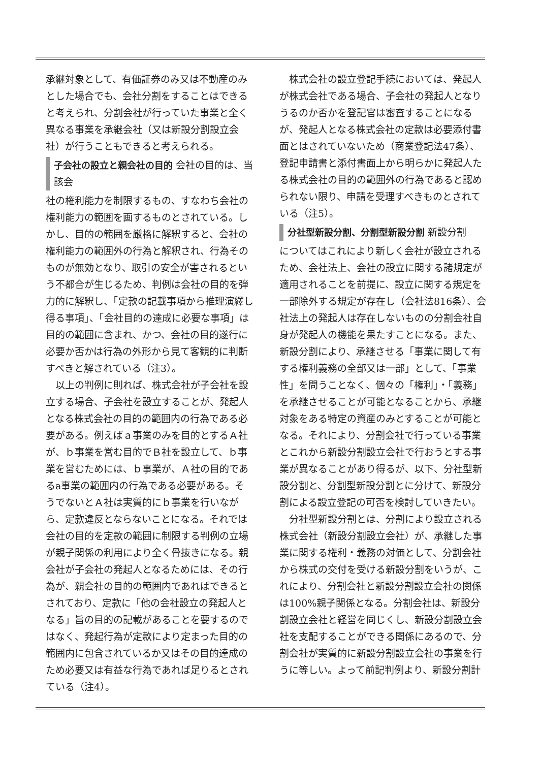承継対象として、有価証券のみ又は不動産のみとした場合でも、会社分割をすることはできると考えられ、分割会社が行っていた事業と全く異なる事業を承継会社（又は新設分割設立会社）が行うこともできると考えられる。
子会社の設立と親会社の目的 会社の目的は、当該会
社の権利能力を制限するもの、すなわち会社の権利能力の範囲を画するものとされている。しかし、目的の範囲を厳格に解釈すると、会社の権利能力の範囲外の行為と解釈され、行為そのものが無効となり、取引の安全が害されるという不都合が生じるため、判例は会社の目的を弾力的に解釈し、「定款の記載事項から推理演繹し得る事項」、「会社目的の達成に必要な事項」は目的の範囲に含まれ、かつ、会社の目的遂行に必要か否かは行為の外形から見て客観的に判断すべきと解されている（注3）。
以上の判例に則れば、株式会社が子会社を設立する場合、子会社を設立することが、発起人となる株式会社の目的の範囲内の行為である必要がある。例えばａ事業のみを目的とするＡ社が、ｂ事業を営む目的でＢ社を設立して、ｂ事業を営むためには、ｂ事業が、Ａ社の目的であるa事業の範囲内の行為である必要がある。そうでないとＡ社は実質的にｂ事業を行いながら、定款違反とならないことになる。それでは会社の目的を定款の範囲に制限する判例の立場が親子関係の利用により全く骨抜きになる。親会社が子会社の発起人となるためには、その行為が、親会社の目的の範囲内であればできるとされており、定款に「他の会社設立の発起人となる」旨の目的の記載があることを要するのではなく、発起行為が定款により定まった目的の範囲内に包含されているか又はその目的達成のため必要又は有益な行為であれば足りるとされている（注4）。
株式会社の設立登記手続においては、発起人が株式会社である場合、子会社の発起人となりうるのか否かを登記官は審査することになるが、発起人となる株式会社の定款は必要添付書面とはされていないため（商業登記法47条）、登記申請書と添付書面上から明らかに発起人たる株式会社の目的の範囲外の行為であると認められない限り、申請を受理すべきものとされている（注5）。
分社型新設分割、分割型新設分割 新設分割
についてはこれにより新しく会社が設立されるため、会社法上、会社の設立に関する諸規定が適用されることを前提に、設立に関する規定を一部除外する規定が存在し（会社法816条）、会社法上の発起人は存在しないものの分割会社自身が発起人の機能を果たすことになる。また、新設分割により、承継させる「事業に関して有する権利義務の全部又は一部」として、「事業性」を問うことなく、個々の「権利」・「義務」を承継させることが可能となることから、承継対象をある特定の資産のみとすることが可能となる。それにより、分割会社で行っている事業とこれから新設分割設立会社で行おうとする事業が異なることがあり得るが、以下、分社型新設分割と、分割型新設分割とに分けて、新設分割による設立登記の可否を検討していきたい。
分社型新設分割とは、分割により設立される株式会社（新設分割設立会社）が、承継した事業に関する権利・義務の対価として、分割会社から株式の交付を受ける新設分割をいうが、これにより、分割会社と新設分割設立会社の関係は100%親子関係となる。分割会社は、新設分割設立会社と経営を同じくし、新設分割設立会社を支配することができる関係にあるので、分割会社が実質的に新設分割設立会社の事業を行うに等しい。よって前記判例より、新設分割計